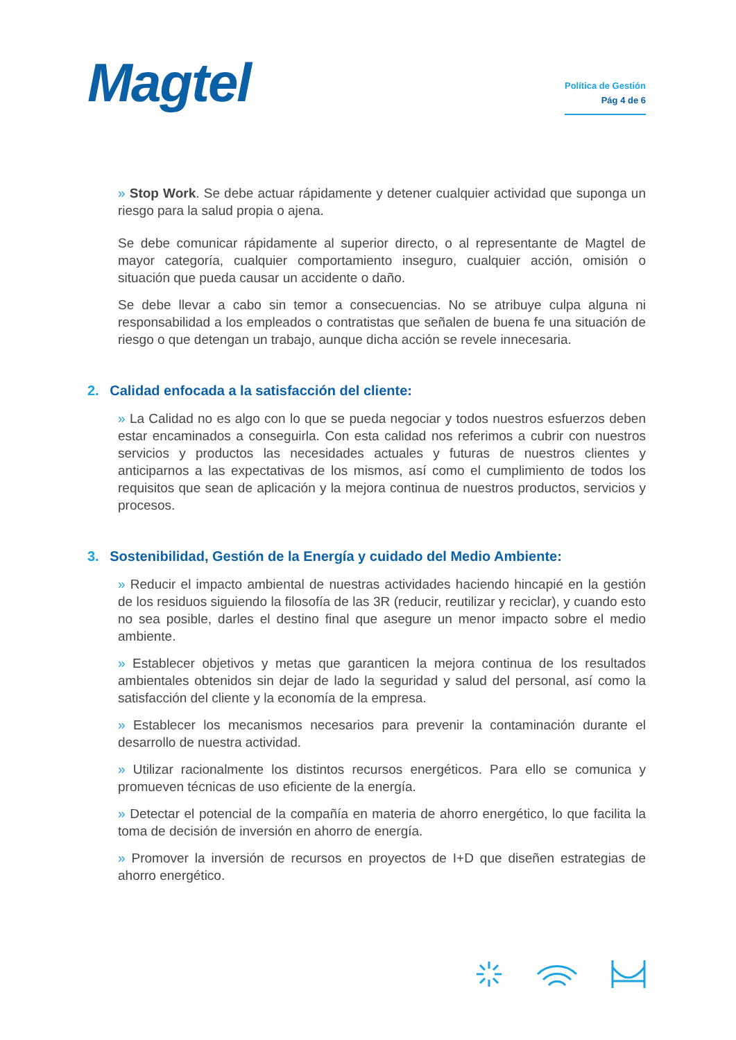Magtel
Política de Gestión
Pág 4 de 6
» Stop Work. Se debe actuar rápidamente y detener cualquier actividad que suponga un riesgo para la salud propia o ajena.
Se debe comunicar rápidamente al superior directo, o al representante de Magtel de mayor categoría, cualquier comportamiento inseguro, cualquier acción, omisión o situación que pueda causar un accidente o daño.
Se debe llevar a cabo sin temor a consecuencias. No se atribuye culpa alguna ni responsabilidad a los empleados o contratistas que señalen de buena fe una situación de riesgo o que detengan un trabajo, aunque dicha acción se revele innecesaria.
2. Calidad enfocada a la satisfacción del cliente:
» La Calidad no es algo con lo que se pueda negociar y todos nuestros esfuerzos deben estar encaminados a conseguirla. Con esta calidad nos referimos a cubrir con nuestros servicios y productos las necesidades actuales y futuras de nuestros clientes y anticiparnos a las expectativas de los mismos, así como el cumplimiento de todos los requisitos que sean de aplicación y la mejora continua de nuestros productos, servicios y procesos.
3. Sostenibilidad, Gestión de la Energía y cuidado del Medio Ambiente:
» Reducir el impacto ambiental de nuestras actividades haciendo hincapié en la gestión de los residuos siguiendo la filosofía de las 3R (reducir, reutilizar y reciclar), y cuando esto no sea posible, darles el destino final que asegure un menor impacto sobre el medio ambiente.
» Establecer objetivos y metas que garanticen la mejora continua de los resultados ambientales obtenidos sin dejar de lado la seguridad y salud del personal, así como la satisfacción del cliente y la economía de la empresa.
» Establecer los mecanismos necesarios para prevenir la contaminación durante el desarrollo de nuestra actividad.
» Utilizar racionalmente los distintos recursos energéticos. Para ello se comunica y promueven técnicas de uso eficiente de la energía.
» Detectar el potencial de la compañía en materia de ahorro energético, lo que facilita la toma de decisión de inversión en ahorro de energía.
» Promover la inversión de recursos en proyectos de I+D que diseñen estrategias de ahorro energético.